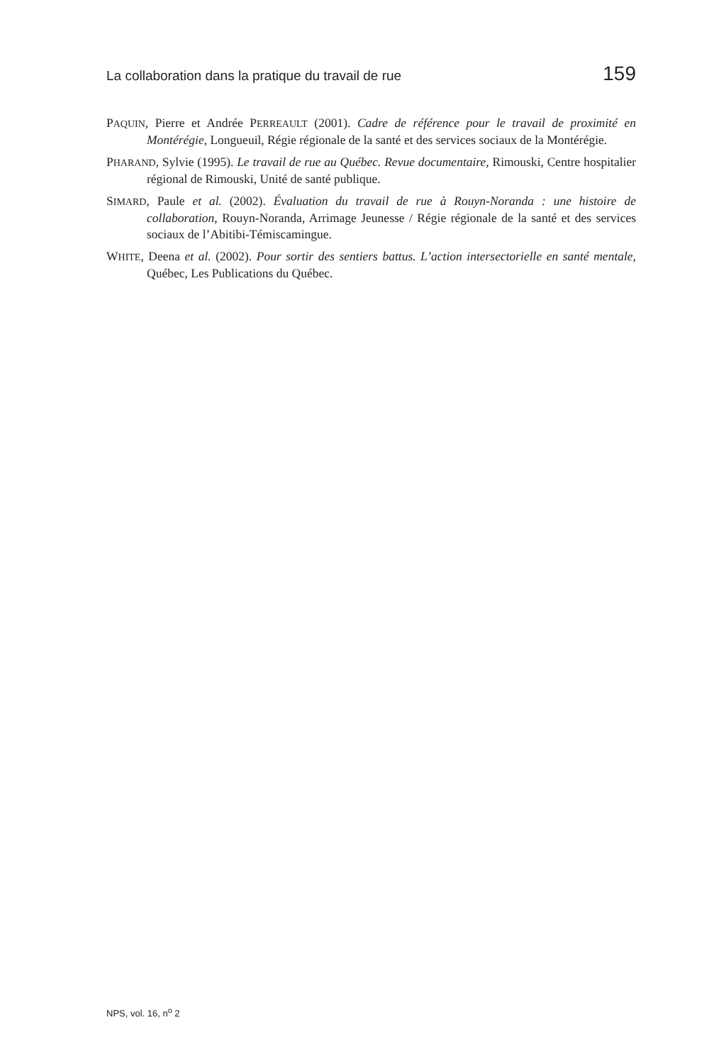La collaboration dans la pratique du travail de rue 159
PAQUIN, Pierre et Andrée PERREAULT (2001). Cadre de référence pour le travail de proximité en Montérégie, Longueuil, Régie régionale de la santé et des services sociaux de la Montérégie.
PHARAND, Sylvie (1995). Le travail de rue au Québec. Revue documentaire, Rimouski, Centre hospitalier régional de Rimouski, Unité de santé publique.
SIMARD, Paule et al. (2002). Évaluation du travail de rue à Rouyn-Noranda : une histoire de collaboration, Rouyn-Noranda, Arrimage Jeunesse / Régie régionale de la santé et des services sociaux de l’Abitibi-Témiscamingue.
WHITE, Deena et al. (2002). Pour sortir des sentiers battus. L’action intersectorielle en santé mentale, Québec, Les Publications du Québec.
NPS, vol. 16, n<sup>o</sup> 2